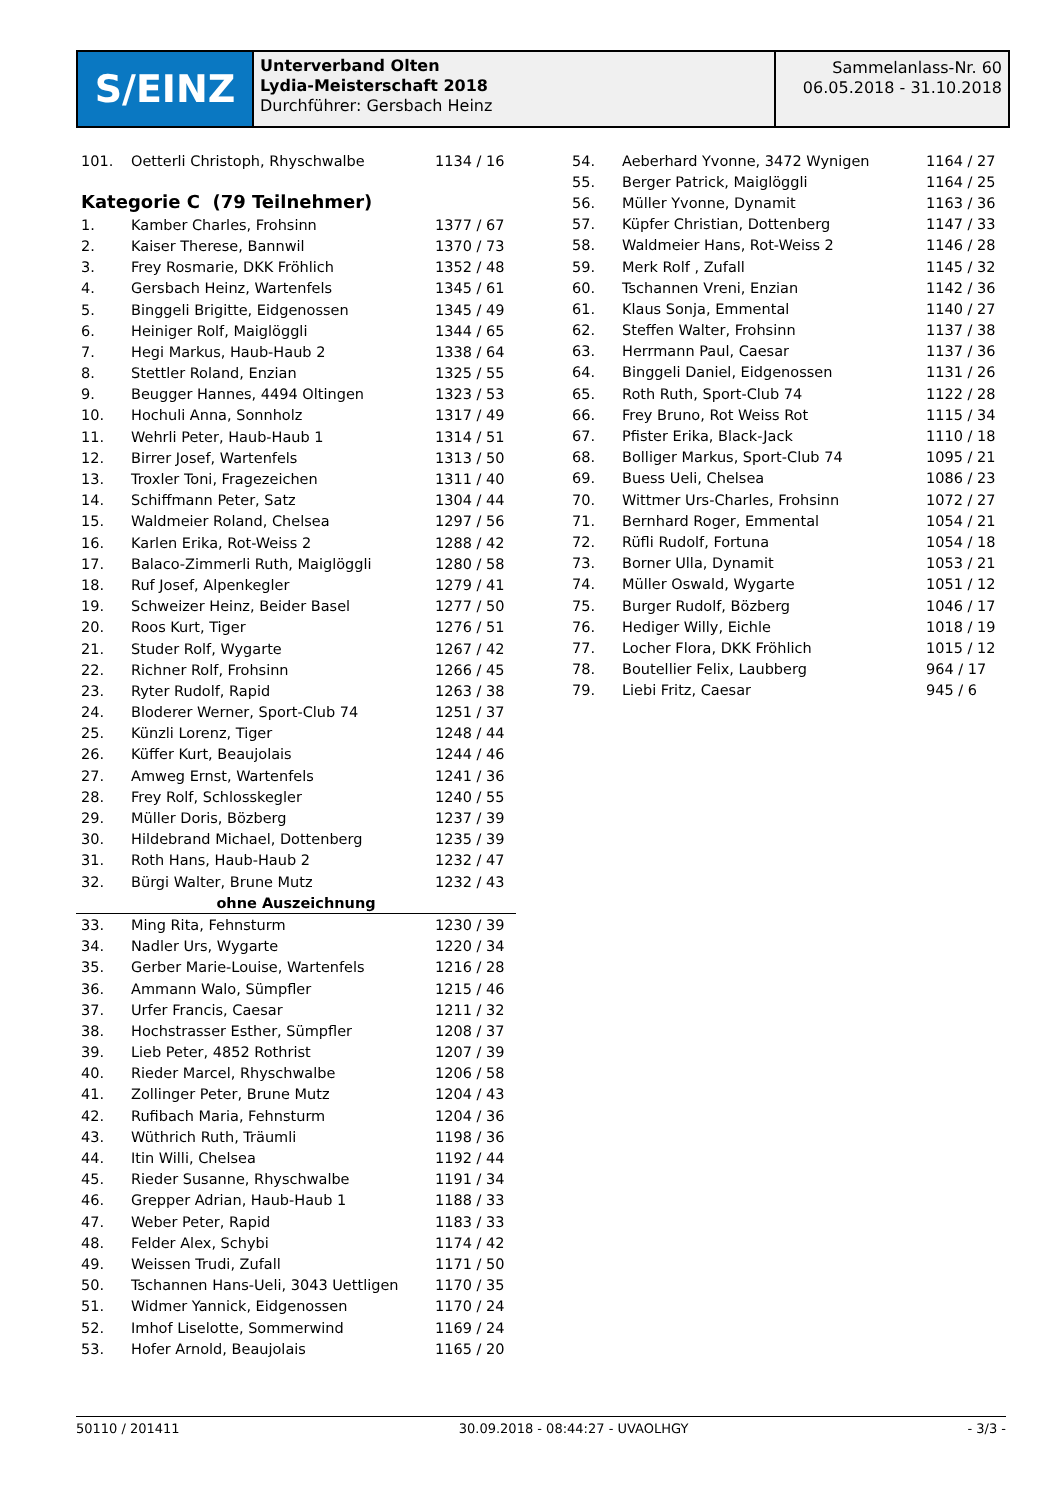S/EINZ
Unterverband Olten
Lydia-Meisterschaft 2018
Durchführer: Gersbach Heinz
Sammelanlass-Nr. 60
06.05.2018 - 31.10.2018
| 101. | Oetterli Christoph, Rhyschwalbe | 1134 / 16 |
Kategorie C (79 Teilnehmer)
| 1. | Kamber Charles, Frohsinn | 1377 / 67 |
| 2. | Kaiser Therese, Bannwil | 1370 / 73 |
| 3. | Frey Rosmarie, DKK Fröhlich | 1352 / 48 |
| 4. | Gersbach Heinz, Wartenfels | 1345 / 61 |
| 5. | Binggeli Brigitte, Eidgenossen | 1345 / 49 |
| 6. | Heiniger Rolf, Maiglöggli | 1344 / 65 |
| 7. | Hegi Markus, Haub-Haub 2 | 1338 / 64 |
| 8. | Stettler Roland, Enzian | 1325 / 55 |
| 9. | Beugger Hannes, 4494 Oltingen | 1323 / 53 |
| 10. | Hochuli Anna, Sonnholz | 1317 / 49 |
| 11. | Wehrli Peter, Haub-Haub 1 | 1314 / 51 |
| 12. | Birrer Josef, Wartenfels | 1313 / 50 |
| 13. | Troxler Toni, Fragezeichen | 1311 / 40 |
| 14. | Schiffmann Peter, Satz | 1304 / 44 |
| 15. | Waldmeier Roland, Chelsea | 1297 / 56 |
| 16. | Karlen Erika, Rot-Weiss 2 | 1288 / 42 |
| 17. | Balaco-Zimmerli Ruth, Maiglöggli | 1280 / 58 |
| 18. | Ruf Josef, Alpenkegler | 1279 / 41 |
| 19. | Schweizer Heinz, Beider Basel | 1277 / 50 |
| 20. | Roos Kurt, Tiger | 1276 / 51 |
| 21. | Studer Rolf, Wygarte | 1267 / 42 |
| 22. | Richner Rolf, Frohsinn | 1266 / 45 |
| 23. | Ryter Rudolf, Rapid | 1263 / 38 |
| 24. | Bloderer Werner, Sport-Club 74 | 1251 / 37 |
| 25. | Künzli Lorenz, Tiger | 1248 / 44 |
| 26. | Küffer Kurt, Beaujolais | 1244 / 46 |
| 27. | Amweg Ernst, Wartenfels | 1241 / 36 |
| 28. | Frey Rolf, Schlosskegler | 1240 / 55 |
| 29. | Müller Doris, Bözberg | 1237 / 39 |
| 30. | Hildebrand Michael, Dottenberg | 1235 / 39 |
| 31. | Roth Hans, Haub-Haub 2 | 1232 / 47 |
| 32. | Bürgi Walter, Brune Mutz | 1232 / 43 |
| ohne Auszeichnung | | |
| 33. | Ming Rita, Fehnsturm | 1230 / 39 |
| 34. | Nadler Urs, Wygarte | 1220 / 34 |
| 35. | Gerber Marie-Louise, Wartenfels | 1216 / 28 |
| 36. | Ammann Walo, Sümpfler | 1215 / 46 |
| 37. | Urfer Francis, Caesar | 1211 / 32 |
| 38. | Hochstrasser Esther, Sümpfler | 1208 / 37 |
| 39. | Lieb Peter, 4852 Rothrist | 1207 / 39 |
| 40. | Rieder Marcel, Rhyschwalbe | 1206 / 58 |
| 41. | Zollinger Peter, Brune Mutz | 1204 / 43 |
| 42. | Rufibach Maria, Fehnsturm | 1204 / 36 |
| 43. | Wüthrich Ruth, Träumli | 1198 / 36 |
| 44. | Itin Willi, Chelsea | 1192 / 44 |
| 45. | Rieder Susanne, Rhyschwalbe | 1191 / 34 |
| 46. | Grepper Adrian, Haub-Haub 1 | 1188 / 33 |
| 47. | Weber Peter, Rapid | 1183 / 33 |
| 48. | Felder Alex, Schybi | 1174 / 42 |
| 49. | Weissen Trudi, Zufall | 1171 / 50 |
| 50. | Tschannen Hans-Ueli, 3043 Uettligen | 1170 / 35 |
| 51. | Widmer Yannick, Eidgenossen | 1170 / 24 |
| 52. | Imhof Liselotte, Sommerwind | 1169 / 24 |
| 53. | Hofer Arnold, Beaujolais | 1165 / 20 |
| 54. | Aeberhard Yvonne, 3472 Wynigen | 1164 / 27 |
| 55. | Berger Patrick, Maiglöggli | 1164 / 25 |
| 56. | Müller Yvonne, Dynamit | 1163 / 36 |
| 57. | Küpfer Christian, Dottenberg | 1147 / 33 |
| 58. | Waldmeier Hans, Rot-Weiss 2 | 1146 / 28 |
| 59. | Merk Rolf , Zufall | 1145 / 32 |
| 60. | Tschannen Vreni, Enzian | 1142 / 36 |
| 61. | Klaus Sonja, Emmental | 1140 / 27 |
| 62. | Steffen Walter, Frohsinn | 1137 / 38 |
| 63. | Herrmann Paul, Caesar | 1137 / 36 |
| 64. | Binggeli Daniel, Eidgenossen | 1131 / 26 |
| 65. | Roth Ruth, Sport-Club 74 | 1122 / 28 |
| 66. | Frey Bruno, Rot Weiss Rot | 1115 / 34 |
| 67. | Pfister Erika, Black-Jack | 1110 / 18 |
| 68. | Bolliger Markus, Sport-Club 74 | 1095 / 21 |
| 69. | Buess Ueli, Chelsea | 1086 / 23 |
| 70. | Wittmer Urs-Charles, Frohsinn | 1072 / 27 |
| 71. | Bernhard Roger, Emmental | 1054 / 21 |
| 72. | Rüfli Rudolf, Fortuna | 1054 / 18 |
| 73. | Borner Ulla, Dynamit | 1053 / 21 |
| 74. | Müller Oswald, Wygarte | 1051 / 12 |
| 75. | Burger Rudolf, Bözberg | 1046 / 17 |
| 76. | Hediger Willy, Eichle | 1018 / 19 |
| 77. | Locher Flora, DKK Fröhlich | 1015 / 12 |
| 78. | Boutellier Felix, Laubberg | 964 / 17 |
| 79. | Liebi Fritz, Caesar | 945 / 6 |
50110 / 201411 30.09.2018 - 08:44:27 - UVAOLHGY - 3/3 -